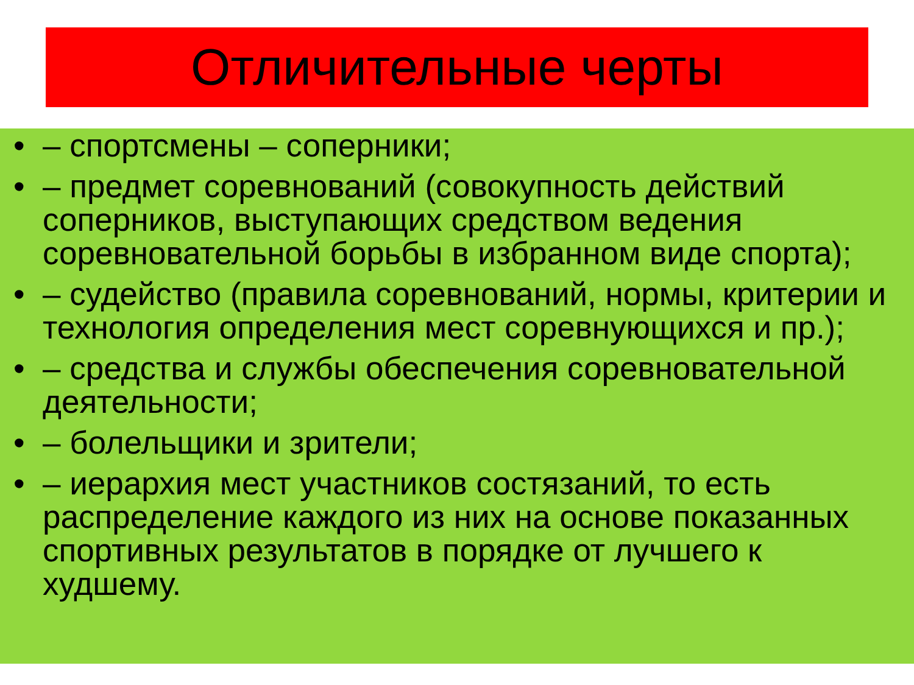Отличительные черты
• – спортсмены – соперники;
• – предмет соревнований (совокупность действий соперников, выступающих средством ведения соревновательной борьбы в избранном виде спорта);
• – судейство (правила соревнований, нормы, критерии и технология определения мест соревнующихся и пр.);
• – средства и службы обеспечения соревновательной деятельности;
• – болельщики и зрители;
• – иерархия мест участников состязаний, то есть распределение каждого из них на основе показанных спортивных результатов в порядке от лучшего к худшему.